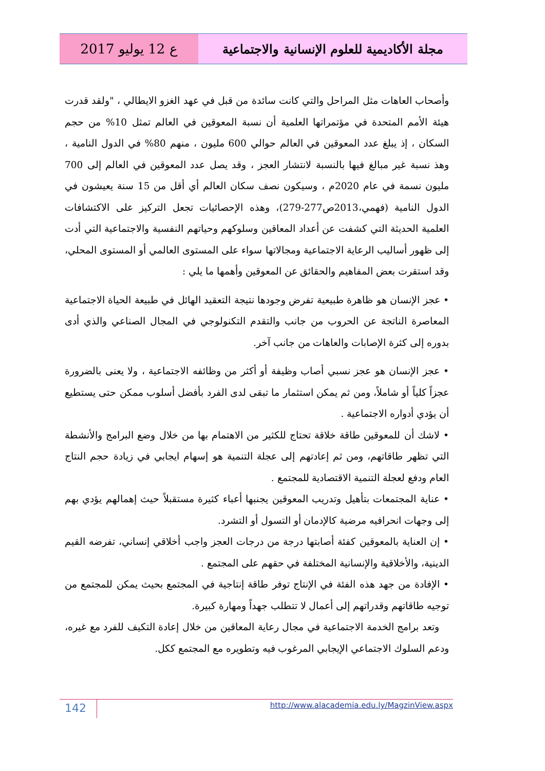ع 12 يوليو 2017 مجلة الأكاديمية للعلوم الإنسانية والاجتماعية
وأصحاب العاهات مثل المراحل والتي كانت سائدة من قبل في عهد الغزو الايطالي ، "ولقد قدرت هيئة الأمم المتحدة في مؤتمراتها العلمية أن نسبة المعوقين في العالم تمثل 10% من حجم السكان ، إذ يبلغ عدد المعوقين في العالم حوالي 600 مليون ، منهم 80% في الدول النامية ، وهذ نسبة غير مبالغ فيها بالنسبة لانتشار العجز ، وقد يصل عدد المعوقين في العالم إلى 700 مليون نسمة في عام 2020م ، وسيكون نصف سكان العالم أي أقل من 15 سنة يعيشون في الدول النامية (فهمي،2013ص277-279)، وهذه الإحصائيات تجعل التركيز على الاكتشافات العلمية الحديثة التي كشفت عن أعداد المعاقين وسلوكهم وحياتهم النفسية والاجتماعية التي أدت إلى ظهور أساليب الرعاية الاجتماعية ومجالاتها سواء على المستوى العالمي أو المستوى المحلي، وقد استقرت بعض المفاهيم والحقائق عن المعوقين وأهمها ما يلي :
• عجز الإنسان هو ظاهرة طبيعية تفرض وجودها نتيجة التعقيد الهائل في طبيعة الحياة الاجتماعية المعاصرة الناتجة عن الحروب من جانب والتقدم التكنولوجي في المجال الصناعي والذي أدى بدوره إلى كثرة الإصابات والعاهات من جانب آخر.
• عجز الإنسان هو عجز نسبي أصاب وظيفة أو أكثر من وظائفه الاجتماعية ، ولا يعنى بالضرورة عجزاً كلياً أو شاملاً، ومن ثم يمكن استثمار ما تبقى لدى الفرد بأفضل أسلوب ممكن حتى يستطيع أن يؤدي أدواره الاجتماعية .
• لاشك أن للمعوقين طاقة خلاقة تحتاج للكثير من الاهتمام بها من خلال وضع البرامج والأنشطة التي تظهر طاقاتهم، ومن ثم إعادتهم إلى عجلة التنمية هو إسهام ايجابي في زيادة حجم النتاج العام ودفع لعجلة التنمية الاقتصادية للمجتمع .
• عناية المجتمعات بتأهيل وتدريب المعوقين يجنبها أعباء كثيرة مستقبلاً حيث إهمالهم يؤدي بهم إلى وجهات انحرافيه مرضية كالإدمان أو التسول أو التشرد.
• إن العناية بالمعوقين كفئة أصابتها درجة من درجات العجز واجب أخلاقي إنساني، تفرضه القيم الدينية، والأخلاقية والإنسانية المختلفة في حقهم على المجتمع .
• الإفادة من جهد هذه الفئة في الإنتاج توفر طاقة إنتاجية في المجتمع بحيث يمكن للمجتمع من توجيه طاقاتهم وقدراتهم إلى أعمال لا تتطلب جهداً ومهارة كبيرة.
وتعد برامج الخدمة الاجتماعية في مجال رعاية المعاقين من خلال إعادة التكيف للفرد مع غيره، ودعم السلوك الاجتماعي الإيجابي المرغوب فيه وتطويره مع المجتمع ككل.
142
http://www.alacademia.edu.ly/MagzinView.aspx